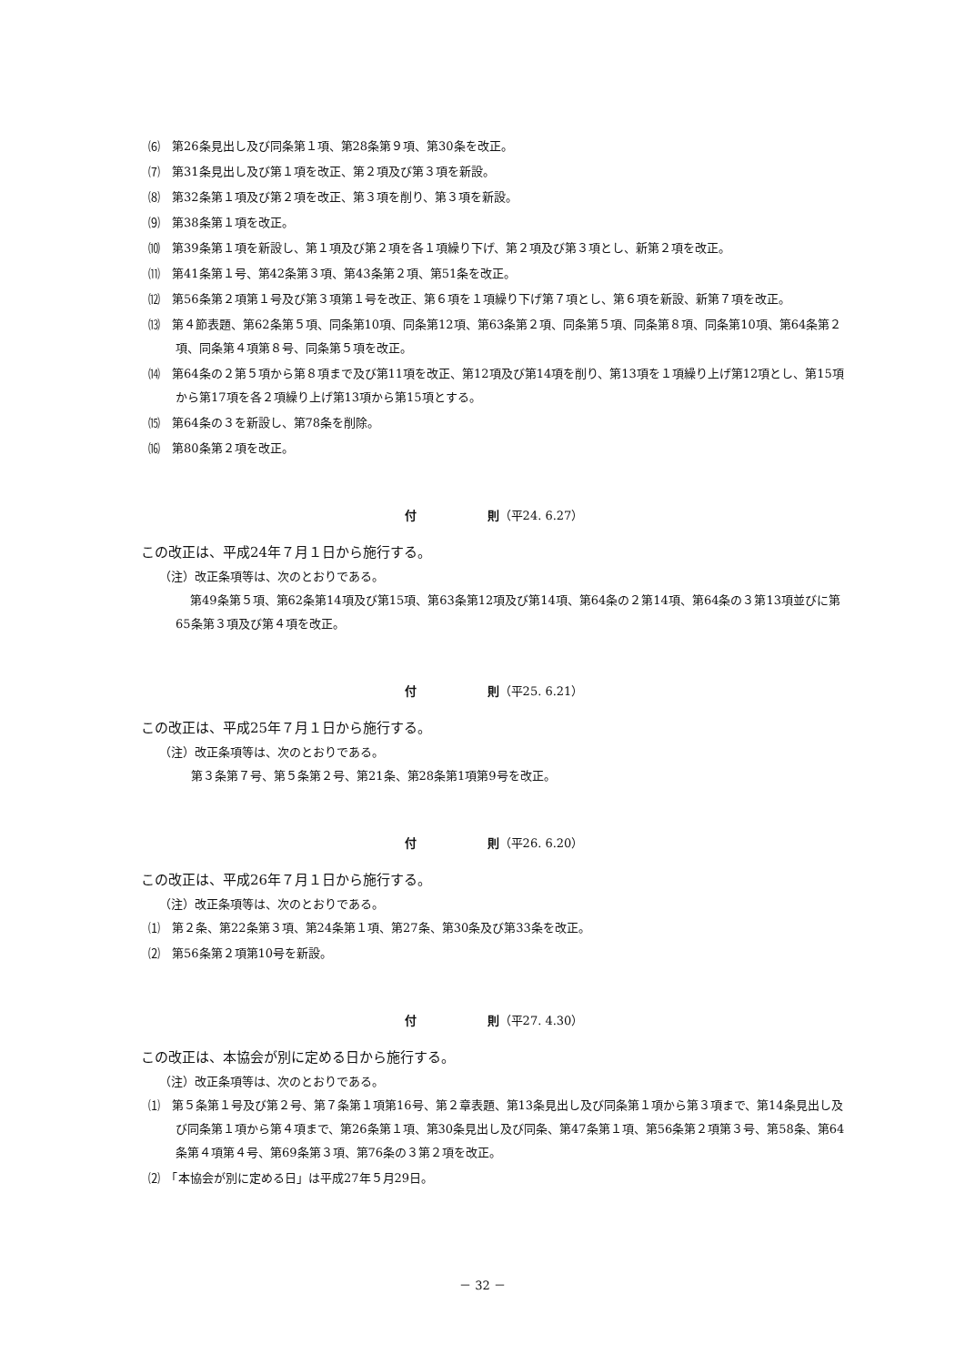⑹　第26条見出し及び同条第１項、第28条第９項、第30条を改正。
⑺　第31条見出し及び第１項を改正、第２項及び第３項を新設。
⑻　第32条第１項及び第２項を改正、第３項を削り、第３項を新設。
⑼　第38条第１項を改正。
⑽　第39条第１項を新設し、第１項及び第２項を各１項繰り下げ、第２項及び第３項とし、新第２項を改正。
⑾　第41条第１号、第42条第３項、第43条第２項、第51条を改正。
⑿　第56条第２項第１号及び第３項第１号を改正、第６項を１項繰り下げ第７項とし、第６項を新設、新第７項を改正。
⒀　第４節表題、第62条第５項、同条第10項、同条第12項、第63条第２項、同条第５項、同条第８項、同条第10項、第64条第２項、同条第４項第８号、同条第５項を改正。
⒁　第64条の２第５項から第８項まで及び第11項を改正、第12項及び第14項を削り、第13項を１項繰り上げ第12項とし、第15項から第17項を各２項繰り上げ第13項から第15項とする。
⒂　第64条の３を新設し、第78条を削除。
⒃　第80条第２項を改正。
付　　　　　　則（平24. 6.27）
この改正は、平成24年７月１日から施行する。
（注）改正条項等は、次のとおりである。
第49条第５項、第62条第14項及び第15項、第63条第12項及び第14項、第64条の２第14項、第64条の３第13項並びに第65条第３項及び第４項を改正。
付　　　　　　則（平25. 6.21）
この改正は、平成25年７月１日から施行する。
（注）改正条項等は、次のとおりである。
第３条第７号、第５条第２号、第21条、第28条第1項第9号を改正。
付　　　　　　則（平26. 6.20）
この改正は、平成26年７月１日から施行する。
（注）改正条項等は、次のとおりである。
⑴　第２条、第22条第３項、第24条第１項、第27条、第30条及び第33条を改正。
⑵　第56条第２項第10号を新設。
付　　　　　　則（平27. 4.30）
この改正は、本協会が別に定める日から施行する。
（注）改正条項等は、次のとおりである。
⑴　第５条第１号及び第２号、第７条第１項第16号、第２章表題、第13条見出し及び同条第１項から第３項まで、第14条見出し及び同条第１項から第４項まで、第26条第１項、第30条見出し及び同条、第47条第１項、第56条第２項第３号、第58条、第64条第４項第４号、第69条第３項、第76条の３第２項を改正。
⑵　「本協会が別に定める日」は平成27年５月29日。
－ 32 －